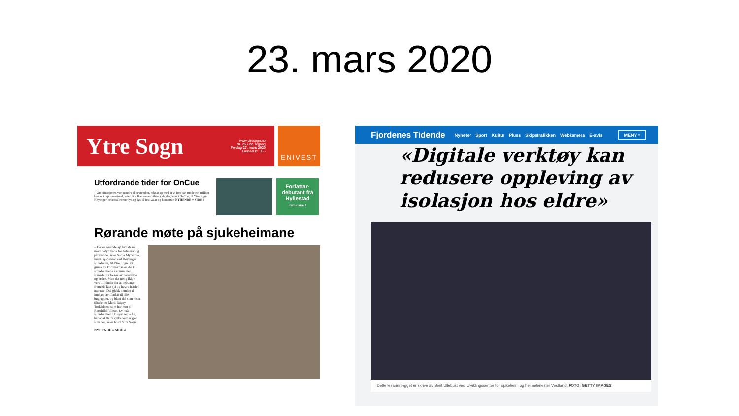23. mars 2020
Ytre Sogn www.ytresogn.no
Nr. 25 • 22. årgang
Fredag 27. mars 2020
Laussal kr. 35,-
ENIVEST
Utfordrande tider for OnCue
– Om situasjonen vert uendra til september, reknar eg med at vi fort kan runde ein million kroner i tapt omsetnad, seier Stig Kamonen (biletet), dagleg leiar i OnCue, til Ytre Sogn. Høyanger-bedrifta leverer lyd og lys til festivalar og konsertar. NYHENDE // SIDE 6
Forfattar-debutant frå Hyllestad
Kultur side 8
Rørande møte på sjukeheimane
– Det er rørande sjå kva desse møta betyr, både for bebuarar og pårørande, seier Sonja Myrekrok, institusjonsleiar ved Høyanger sjukeheim, til Ytre Sogn. På grunn av koronakrisa er dei to sjukeheimene i kommunen stengde for besøk av pårørande og andre. Men det treng ikkje vere til hinder for at bebuarar framleis kan sjå og høyre frå dei næraste. Dei gjekk nemleg til innkjøp av iPad'ar til alle bugrupper, og blant dei som rosar tiltaket er Marit Dagny Torkildsen, som har mor si Ragnhild (biletet, t.v.) på sjukeheimen i Høyanger. – Eg håpar at fleire sjukeheimar gjer som dei, seier ho til Ytre Sogn.
NYHENDE // SIDE 4
Fjordenes Tidende Nyheter Sport Kultur Pluss Skipstrafikken Webkamera E-avis MENY ≡
«Digitale verktøy kan redusere oppleving av isolasjon hos eldre»
Dette lesarinnlegget er skrive av Berit Ullebust ved Utviklingssenter for sjukeheim og heimetenester Vestland. FOTO: GETTY IMAGES